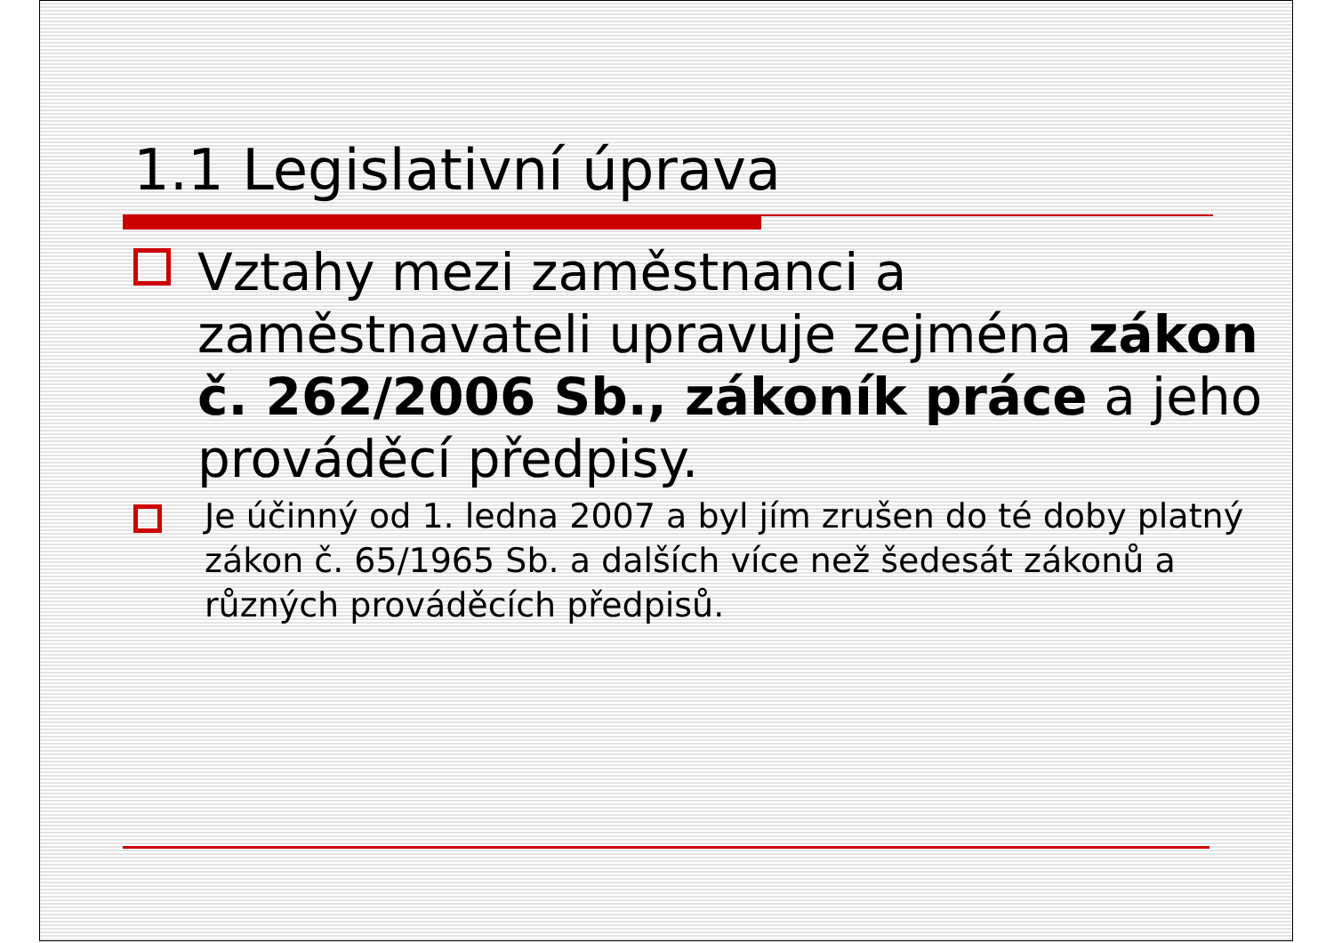1.1 Legislativní úprava
Vztahy mezi zaměstnanci a zaměstnavateli upravuje zejména zákon č. 262/2006 Sb., zákoník práce a jeho prováděcí předpisy.
Je účinný od 1. ledna 2007 a byl jím zrušen do té doby platný zákon č. 65/1965 Sb. a dalších více než šedesát zákonů a různých prováděcích předpisů.